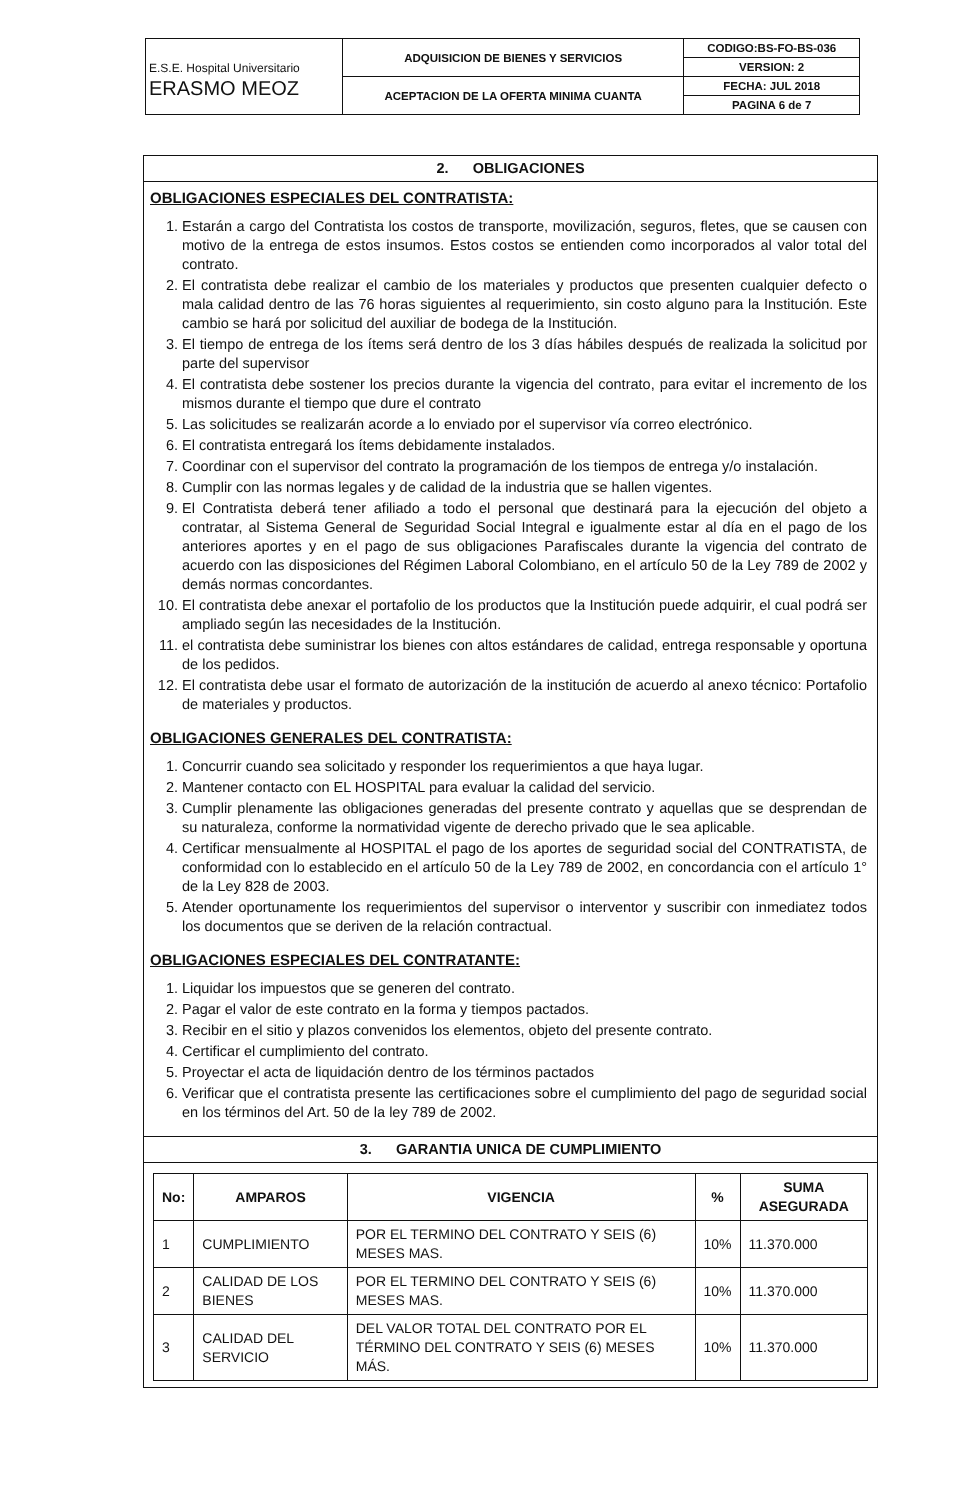| E.S.E. Hospital Universitario ERASMO MEOZ | ADQUISICION DE BIENES Y SERVICIOS | CODIGO:BS-FO-BS-036 |
| | | VERSION: 2 |
| | ACEPTACION DE LA OFERTA MINIMA CUANTA | FECHA: JUL 2018 |
| | | PAGINA 6 de 7 |
2. OBLIGACIONES
OBLIGACIONES ESPECIALES DEL CONTRATISTA:
1. Estarán a cargo del Contratista los costos de transporte, movilización, seguros, fletes, que se causen con motivo de la entrega de estos insumos. Estos costos se entienden como incorporados al valor total del contrato.
2. El contratista debe realizar el cambio de los materiales y productos que presenten cualquier defecto o mala calidad dentro de las 76 horas siguientes al requerimiento, sin costo alguno para la Institución. Este cambio se hará por solicitud del auxiliar de bodega de la Institución.
3. El tiempo de entrega de los ítems será dentro de los 3 días hábiles después de realizada la solicitud por parte del supervisor
4. El contratista debe sostener los precios durante la vigencia del contrato, para evitar el incremento de los mismos durante el tiempo que dure el contrato
5. Las solicitudes se realizarán acorde a lo enviado por el supervisor vía correo electrónico.
6. El contratista entregará los ítems debidamente instalados.
7. Coordinar con el supervisor del contrato la programación de los tiempos de entrega y/o instalación.
8. Cumplir con las normas legales y de calidad de la industria que se hallen vigentes.
9. El Contratista deberá tener afiliado a todo el personal que destinará para la ejecución del objeto a contratar, al Sistema General de Seguridad Social Integral e igualmente estar al día en el pago de los anteriores aportes y en el pago de sus obligaciones Parafiscales durante la vigencia del contrato de acuerdo con las disposiciones del Régimen Laboral Colombiano, en el artículo 50 de la Ley 789 de 2002 y demás normas concordantes.
10. El contratista debe anexar el portafolio de los productos que la Institución puede adquirir, el cual podrá ser ampliado según las necesidades de la Institución.
11. el contratista debe suministrar los bienes con altos estándares de calidad, entrega responsable y oportuna de los pedidos.
12. El contratista debe usar el formato de autorización de la institución de acuerdo al anexo técnico: Portafolio de materiales y productos.
OBLIGACIONES GENERALES DEL CONTRATISTA:
1. Concurrir cuando sea solicitado y responder los requerimientos a que haya lugar.
2. Mantener contacto con EL HOSPITAL para evaluar la calidad del servicio.
3. Cumplir plenamente las obligaciones generadas del presente contrato y aquellas que se desprendan de su naturaleza, conforme la normatividad vigente de derecho privado que le sea aplicable.
4. Certificar mensualmente al HOSPITAL el pago de los aportes de seguridad social del CONTRATISTA, de conformidad con lo establecido en el artículo 50 de la Ley 789 de 2002, en concordancia con el artículo 1° de la Ley 828 de 2003.
5. Atender oportunamente los requerimientos del supervisor o interventor y suscribir con inmediatez todos los documentos que se deriven de la relación contractual.
OBLIGACIONES ESPECIALES DEL CONTRATANTE:
1. Liquidar los impuestos que se generen del contrato.
2. Pagar el valor de este contrato en la forma y tiempos pactados.
3. Recibir en el sitio y plazos convenidos los elementos, objeto del presente contrato.
4. Certificar el cumplimiento del contrato.
5. Proyectar el acta de liquidación dentro de los términos pactados
6. Verificar que el contratista presente las certificaciones sobre el cumplimiento del pago de seguridad social en los términos del Art. 50 de la ley 789 de 2002.
3. GARANTIA UNICA DE CUMPLIMIENTO
| No: | AMPAROS | VIGENCIA | % | SUMA ASEGURADA |
| --- | --- | --- | --- | --- |
| 1 | CUMPLIMIENTO | POR EL TERMINO DEL CONTRATO Y SEIS (6) MESES MAS. | 10% | 11.370.000 |
| 2 | CALIDAD DE LOS BIENES | POR EL TERMINO DEL CONTRATO Y SEIS (6) MESES MAS. | 10% | 11.370.000 |
| 3 | CALIDAD DEL SERVICIO | DEL VALOR TOTAL DEL CONTRATO POR EL TÉRMINO DEL CONTRATO Y SEIS (6) MESES MÁS. | 10% | 11.370.000 |